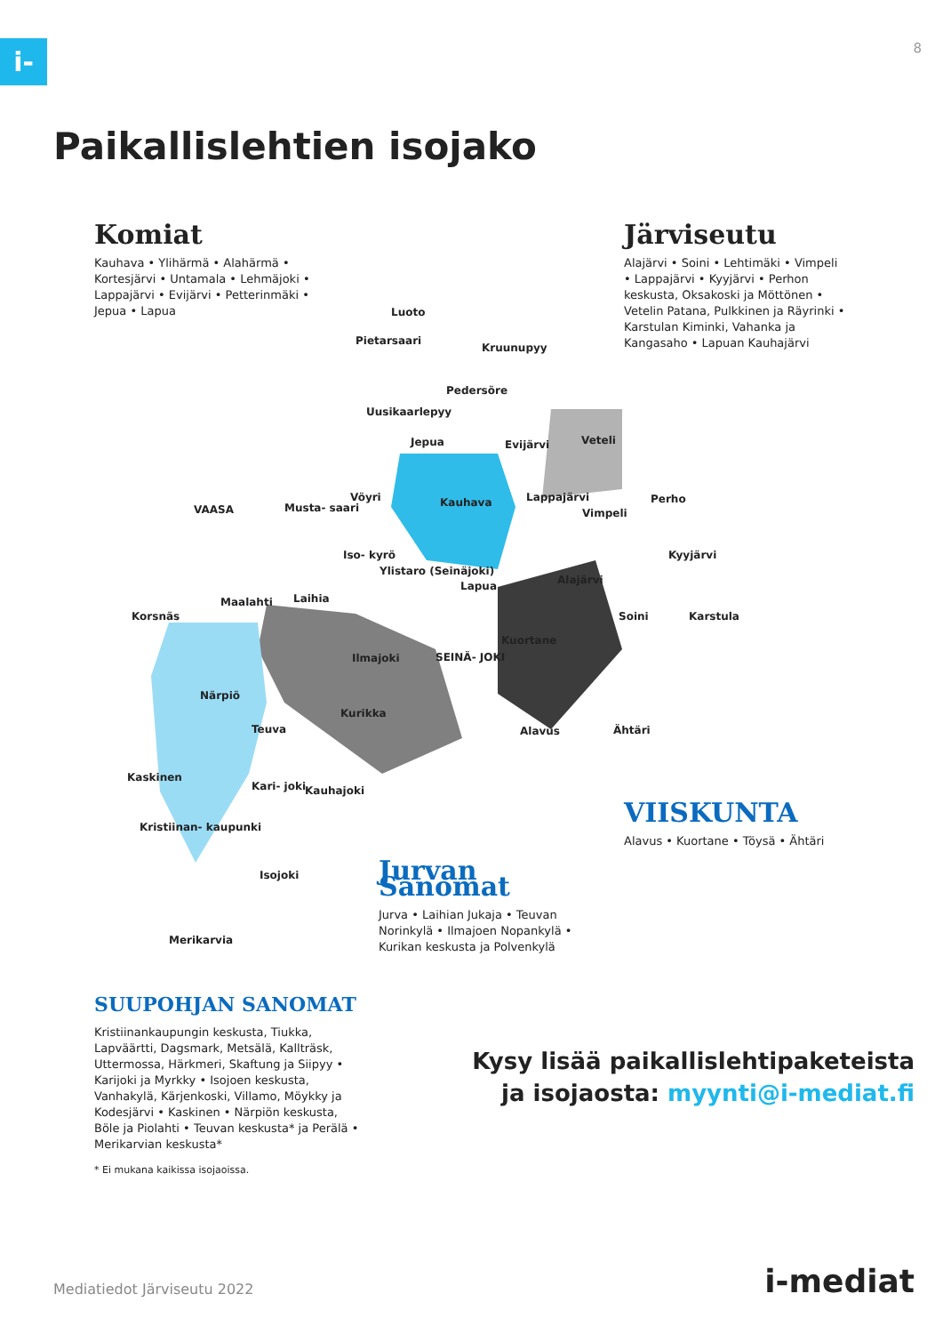i- 8
Paikallislehtien isojako
Komiat
Kauhava • Ylihärmä • Alahärmä • Kortesjärvi • Untamala • Lehmäjoki • Lappajärvi • Evijärvi • Petterinmäki • Jepua • Lapua
Järviseutu
Alajärvi • Soini • Lehtimäki • Vimpeli • Lappajärvi • Kyyjärvi • Perhon keskusta, Oksakoski ja Möttönen • Vetelin Patana, Pulkkinen ja Räyrinki • Karstulan Kiminki, Vahanka ja Kangasaho • Lapuan Kauhajärvi
Luoto
Pietarsaari
Kruunupyy
Pedersöre
Uusikaarlepyy
Jepua Evijärvi Veteli
VAASA Musta- saari
Vöyri Kauhava Lappajärvi
Vimpeli
Perho
Iso- kyrö
Ylistaro (Seinäjoki)
Kyyjärvi
Alajärvi Lapua
Korsnäs
Maalahti Laihia
Soini Karstula
Kuortane
Ilmajoki SEINÄ- JOKI
Närpiö
Kurikka
Teuva Alavus Ähtäri
Kaskinen
Kari- joki Kauhajoki
Kristiinan- kaupunki
Isojoki
Merikarvia
VIISKUNTA
Alavus • Kuortane • Töysä • Ähtäri
Jurvan Sanomat
Jurva • Laihian Jukaja • Teuvan Norinkylä • Ilmajoen Nopankylä • Kurikan keskusta ja Polvenkylä
SUUPOHJAN SANOMAT
Kristiinankaupungin keskusta, Tiukka, Lapväärtti, Dagsmark, Metsälä, Kallträsk, Uttermossa, Härkmeri, Skaftung ja Siipyy • Karijoki ja Myrkky • Isojoen keskusta, Vanhakylä, Kärjenkoski, Villamo, Möykky ja Kodesjärvi • Kaskinen • Närpiön keskusta, Böle ja Piolahti • Teuvan keskusta* ja Perälä • Merikarvian keskusta*
* Ei mukana kaikissa isojaoissa.
Kysy lisää paikallislehtipaketeista
ja isojaosta: myynti@i-mediat.fi
Mediatiedot Järviseutu 2022 i-mediat